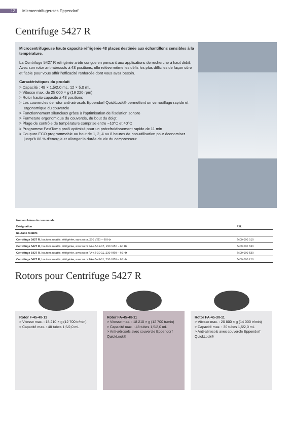12 Microcentrifugeuses Eppendorf
Centrifuge 5427 R
Microcentrifugeuse haute capacité réfrigérée 48 places destinée aux échantillons sensibles à la température.
La Centrifuge 5427 R réfrigérée a été conçue en pensant aux applications de recherche à haut débit. Avec son rotor anti-aérosols à 48 positions, elle relève même les défis les plus difficiles de façon sûre et fiable pour vous offrir l'efficacité renforcée dont vous avez besoin.
Caractéristiques du produit
> Capacité : 48 × 1,5/2,0 mL, 12 × 5,0 mL
> Vitesse max. de 25 000 × g (16 220 rpm)
> Rotor haute capacité à 48 positions
> Les couvercles de rotor anti-aérosols Eppendorf QuickLock® permettent un verrouillage rapide et ergonomique du couvercle
> Fonctionnement silencieux grâce à l'optimisation de l'isolation sonore
> Fermeture ergonomique du couvercle, du bout du doigt
> Plage de contrôle de température comprise entre −10°C et 40°C
> Programme FastTemp pro® optimisé pour un prérefroidissement rapide de 11 min
> Coupure ECO programmable au bout de 1, 2, 4 ou 8 heures de non-utilisation pour économiser jusqu'à 88 % d'énergie et allonger la durée de vie du compresseur
| Nomenclature de commande | |
| --- | --- |
| Désignation | Réf. |
| boutons rotatifs | |
| Centrifuge 5427 R , boutons rotatifs, réfrigérée, sans rotor, 230 V/50 – 60 Hz | 5409 000 010 |
| Centrifuge 5427 R , boutons rotatifs, réfrigérée, avec rotor FA-45-12-17, 230 V/50 – 60 Hz | 5409 000 630 |
| Centrifuge 5427 R , boutons rotatifs, réfrigérée, avec rotor FA-45-30-11, 230 V/50 – 60 Hz | 5409 000 530 |
| Centrifuge 5427 R , boutons rotatifs, réfrigérée, avec rotor FA-45-48-11, 230 V/50 – 60 Hz | 5409 000 210 |
Rotors pour Centrifuge 5427 R
Rotor F-45-48-11
> Vitesse max. : 18 210 × g (12 700 tr/min)
> Capacité max. : 48 tubes 1,5/2,0 mL
Rotor FA-45-48-11
> Vitesse max. : 18 210 × g (12 700 tr/min)
> Capacité max. : 48 tubes 1,5/2,0 mL
> Anti-aérosols avec couvercle Eppendorf QuickLock®
Rotor FA-45-30-11
> Vitesse max. : 20 800 × g (14 000 tr/min)
> Capacité max. : 30 tubes 1,5/2,0 mL
> Anti-aérosols avec couvercle Eppendorf QuickLock®